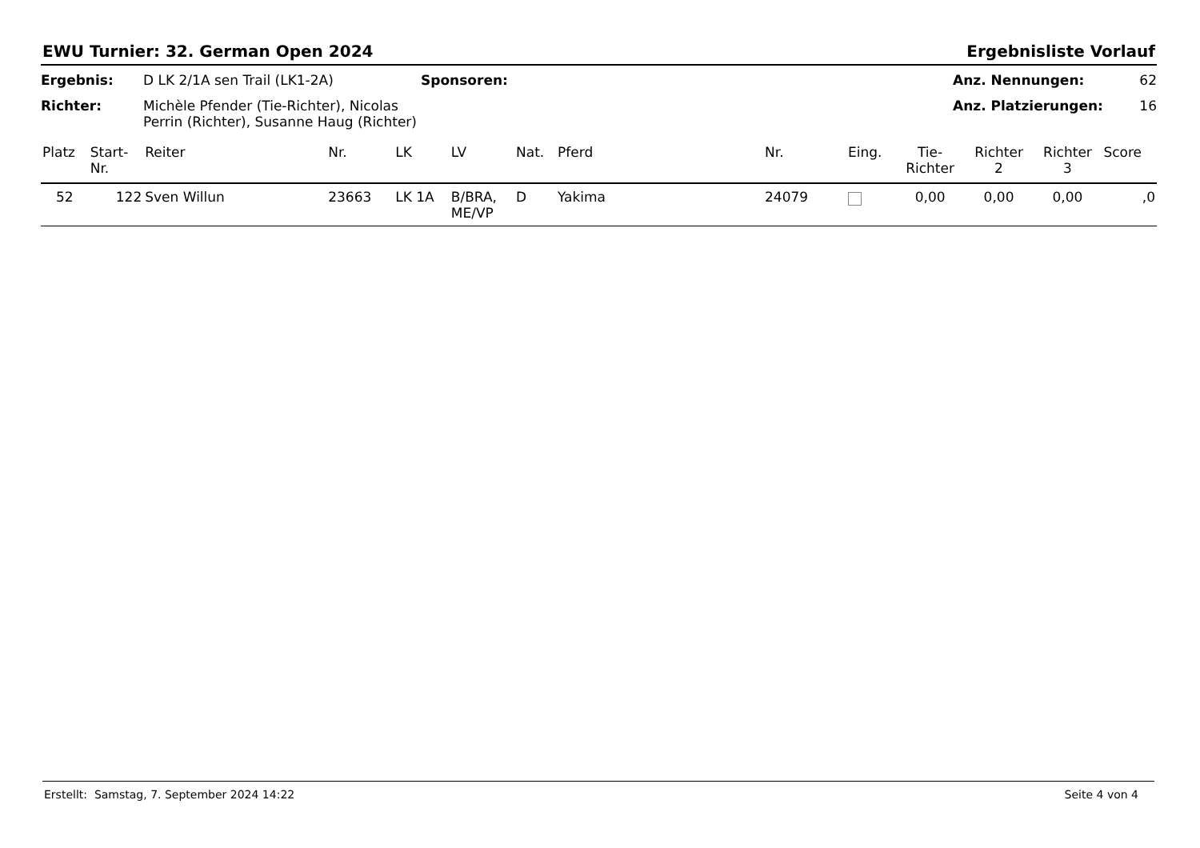EWU Turnier: 32. German Open 2024 Ergebnisliste Vorlauf
Ergebnis: D LK 2/1A sen Trail (LK1-2A) Sponsoren: Anz. Nennungen: 62 Richter: Michèle Pfender (Tie-Richter), Nicolas Perrin (Richter), Susanne Haug (Richter) Anz. Platzierungen: 16
| Platz | Start- Nr. | Reiter | Nr. | LK | LV | Nat. | Pferd | Nr. | Eing. | Tie- Richter | Richter 2 | Richter 3 | Score |
| --- | --- | --- | --- | --- | --- | --- | --- | --- | --- | --- | --- | --- | --- |
| 52 | 122 | Sven Willun | 23663 | LK 1A | B/BRA, ME/VP | D | Yakima | 24079 | | 0,00 | 0,00 | 0,00 | ,0 |
Erstellt: Samstag, 7. September 2024 14:22 Seite 4 von 4